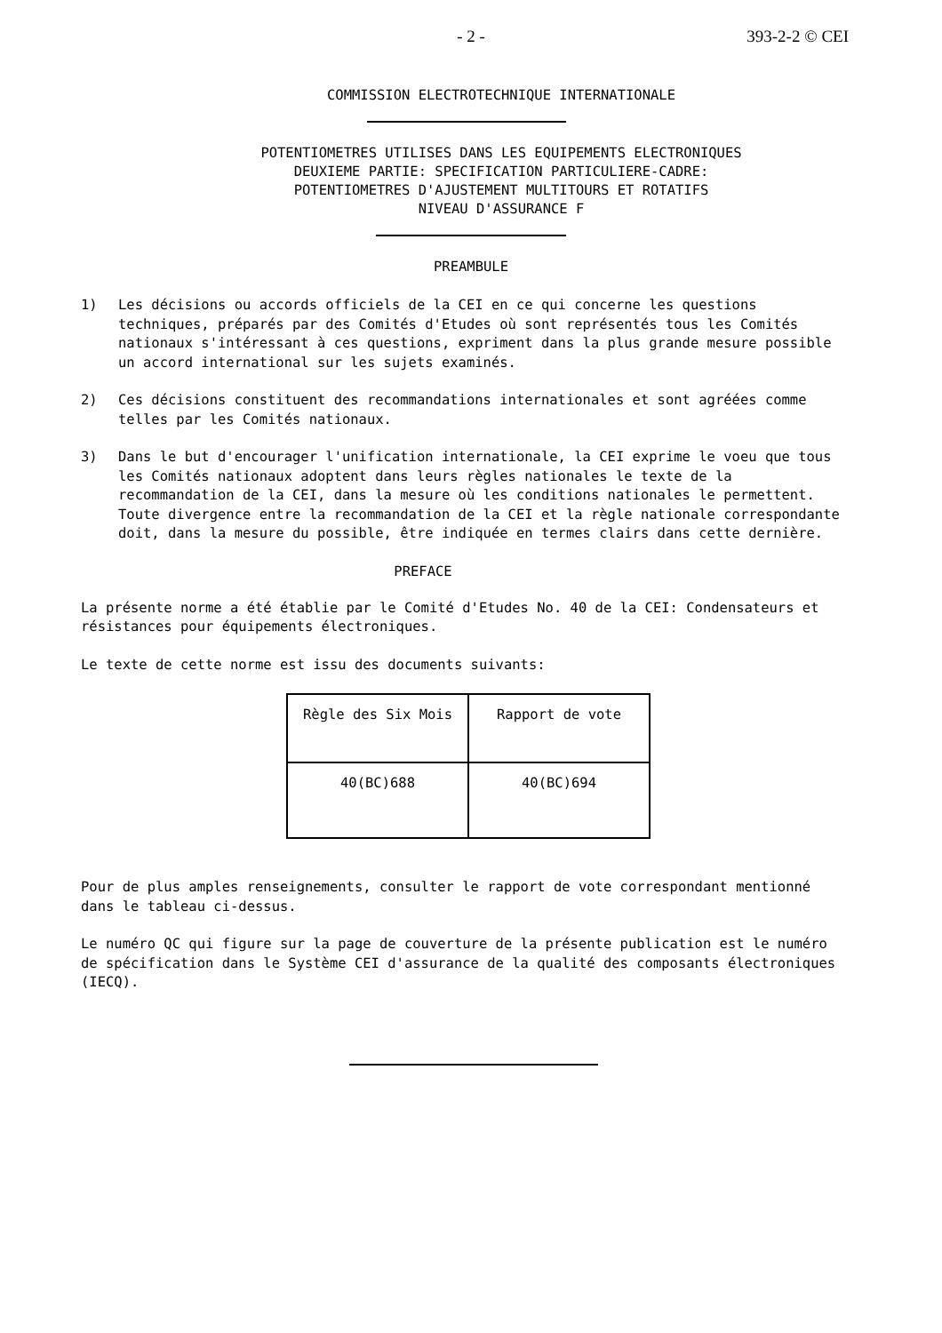- 2 -
393-2-2 © CEI
COMMISSION ELECTROTECHNIQUE INTERNATIONALE
POTENTIOMETRES UTILISES DANS LES EQUIPEMENTS ELECTRONIQUES
DEUXIEME PARTIE: SPECIFICATION PARTICULIERE-CADRE:
POTENTIOMETRES D'AJUSTEMENT MULTITOURS ET ROTATIFS
NIVEAU D'ASSURANCE F
PREAMBULE
1) Les décisions ou accords officiels de la CEI en ce qui concerne les questions techniques, préparés par des Comités d'Etudes où sont représentés tous les Comités nationaux s'intéressant à ces questions, expriment dans la plus grande mesure possible un accord international sur les sujets examinés.
2) Ces décisions constituent des recommandations internationales et sont agréées comme telles par les Comités nationaux.
3) Dans le but d'encourager l'unification internationale, la CEI exprime le voeu que tous les Comités nationaux adoptent dans leurs règles nationales le texte de la recommandation de la CEI, dans la mesure où les conditions nationales le permettent. Toute divergence entre la recommandation de la CEI et la règle nationale correspondante doit, dans la mesure du possible, être indiquée en termes clairs dans cette dernière.
PREFACE
La présente norme a été établie par le Comité d'Etudes No. 40 de la CEI: Condensateurs et résistances pour équipements électroniques.
Le texte de cette norme est issu des documents suivants:
| Règle des Six Mois | Rapport de vote |
| 40(BC)688 | 40(BC)694 |
Pour de plus amples renseignements, consulter le rapport de vote correspondant mentionné dans le tableau ci-dessus.
Le numéro QC qui figure sur la page de couverture de la présente publication est le numéro de spécification dans le Système CEI d'assurance de la qualité des composants électroniques (IECQ).